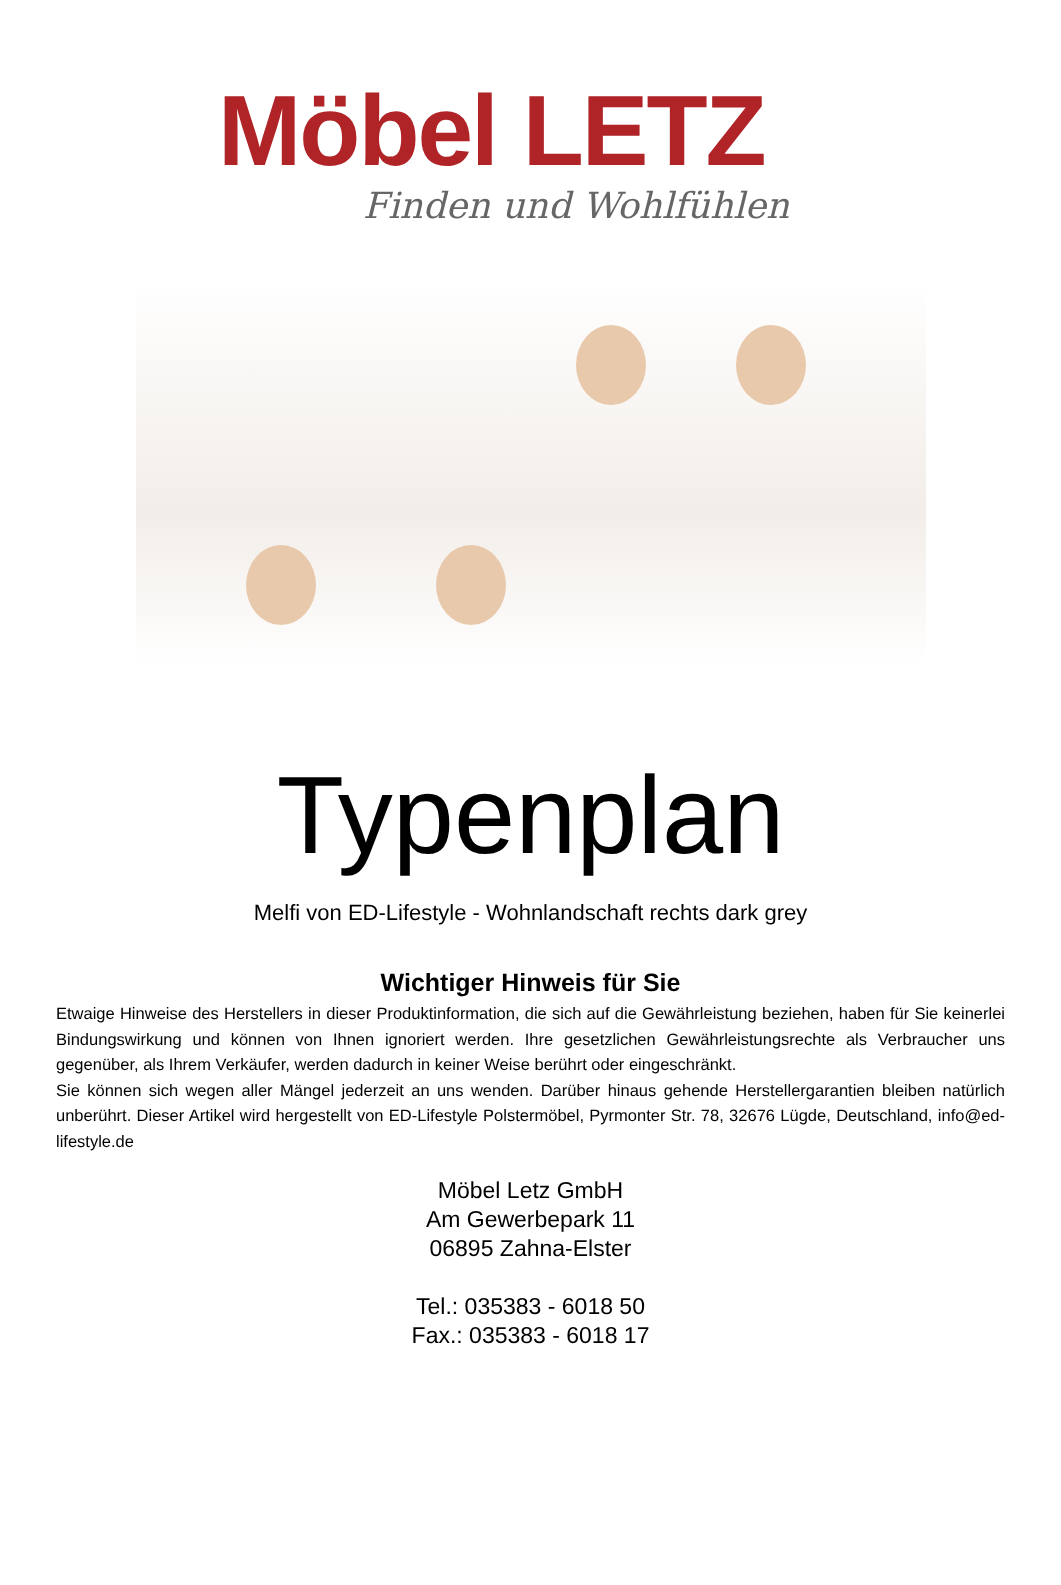Möbel LETZ
Finden und Wohlfühlen
Typenplan
Melfi von ED-Lifestyle - Wohnlandschaft rechts dark grey
Wichtiger Hinweis für Sie
Etwaige Hinweise des Herstellers in dieser Produktinformation, die sich auf die Gewährleistung beziehen, haben für Sie keinerlei Bindungswirkung und können von Ihnen ignoriert werden. Ihre gesetzlichen Gewährleistungsrechte als Verbraucher uns gegenüber, als Ihrem Verkäufer, werden dadurch in keiner Weise berührt oder eingeschränkt.
Sie können sich wegen aller Mängel jederzeit an uns wenden. Darüber hinaus gehende Herstellergarantien bleiben natürlich unberührt. Dieser Artikel wird hergestellt von ED-Lifestyle Polstermöbel, Pyrmonter Str. 78, 32676 Lügde, Deutschland, info@ed-lifestyle.de
Möbel Letz GmbH
Am Gewerbepark 11
06895 Zahna-Elster
Tel.: 035383 - 6018 50
Fax.: 035383 - 6018 17